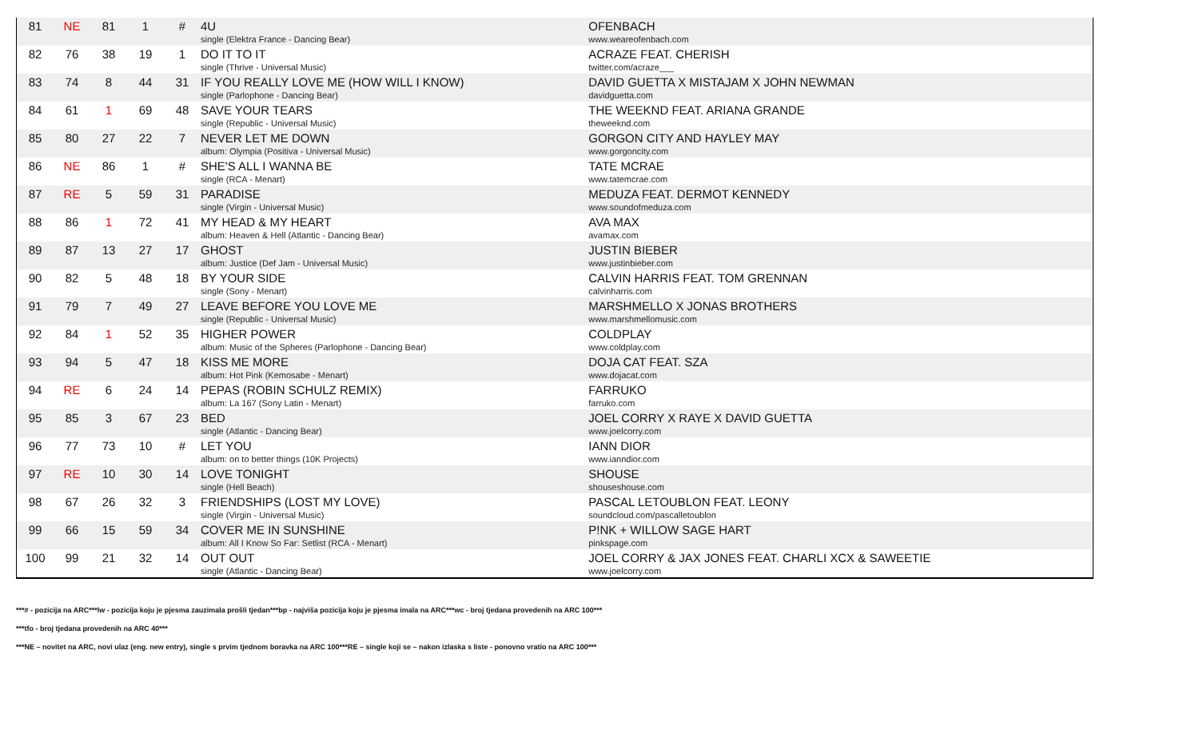| 81 | NE | 81 | 1 | # | 4U single (Elektra France - Dancing Bear) | OFENBACH www.weareofenbach.com |
| 82 | 76 | 38 | 19 | 1 | DO IT TO IT single (Thrive - Universal Music) | ACRAZE FEAT. CHERISH twitter.com/acraze___ |
| 83 | 74 | 8 | 44 | 31 | IF YOU REALLY LOVE ME (HOW WILL I KNOW) single (Parlophone - Dancing Bear) | DAVID GUETTA X MISTAJAM X JOHN NEWMAN davidguetta.com |
| 84 | 61 | 1 | 69 | 48 | SAVE YOUR TEARS single (Republic - Universal Music) | THE WEEKND FEAT. ARIANA GRANDE theweeknd.com |
| 85 | 80 | 27 | 22 | 7 | NEVER LET ME DOWN album: Olympia (Positiva - Universal Music) | GORGON CITY AND HAYLEY MAY www.gorgoncity.com |
| 86 | NE | 86 | 1 | # | SHE'S ALL I WANNA BE single (RCA - Menart) | TATE MCRAE www.tatemcrae.com |
| 87 | RE | 5 | 59 | 31 | PARADISE single (Virgin - Universal Music) | MEDUZA FEAT. DERMOT KENNEDY www.soundofmeduza.com |
| 88 | 86 | 1 | 72 | 41 | MY HEAD & MY HEART album: Heaven & Hell (Atlantic - Dancing Bear) | AVA MAX avamax.com |
| 89 | 87 | 13 | 27 | 17 | GHOST album: Justice (Def Jam - Universal Music) | JUSTIN BIEBER www.justinbieber.com |
| 90 | 82 | 5 | 48 | 18 | BY YOUR SIDE single (Sony - Menart) | CALVIN HARRIS FEAT. TOM GRENNAN calvinharris.com |
| 91 | 79 | 7 | 49 | 27 | LEAVE BEFORE YOU LOVE ME single (Republic - Universal Music) | MARSHMELLO X JONAS BROTHERS www.marshmellomusic.com |
| 92 | 84 | 1 | 52 | 35 | HIGHER POWER album: Music of the Spheres (Parlophone - Dancing Bear) | COLDPLAY www.coldplay.com |
| 93 | 94 | 5 | 47 | 18 | KISS ME MORE album: Hot Pink (Kemosabe - Menart) | DOJA CAT FEAT. SZA www.dojacat.com |
| 94 | RE | 6 | 24 | 14 | PEPAS (ROBIN SCHULZ REMIX) album: La 167 (Sony Latin - Menart) | FARRUKO farruko.com |
| 95 | 85 | 3 | 67 | 23 | BED single (Atlantic - Dancing Bear) | JOEL CORRY X RAYE X DAVID GUETTA www.joelcorry.com |
| 96 | 77 | 73 | 10 | # | LET YOU album: on to better things (10K Projects) | IANN DIOR www.ianndior.com |
| 97 | RE | 10 | 30 | 14 | LOVE TONIGHT single (Hell Beach) | SHOUSE shouseshouse.com |
| 98 | 67 | 26 | 32 | 3 | FRIENDSHIPS (LOST MY LOVE) single (Virgin - Universal Music) | PASCAL LETOUBLON FEAT. LEONY soundcloud.com/pascalletoublon |
| 99 | 66 | 15 | 59 | 34 | COVER ME IN SUNSHINE album: All I Know So Far: Setlist (RCA - Menart) | P!NK + WILLOW SAGE HART pinkspage.com |
| 100 | 99 | 21 | 32 | 14 | OUT OUT single (Atlantic - Dancing Bear) | JOEL CORRY & JAX JONES FEAT. CHARLI XCX & SAWEETIE www.joelcorry.com |
***# - pozicija na ARC***lw - pozicija koju je pjesma zauzimala prošli tjedan***bp - najviša pozicija koju je pjesma imala na ARC***wc - broj tjedana provedenih na ARC 100***
***tfo - broj tjedana provedenih na ARC 40***
***NE – novitet na ARC, novi ulaz (eng. new entry), single s prvim tjednom boravka na ARC 100***RE – single koji se – nakon izlaska s liste - ponovno vratio na ARC 100***